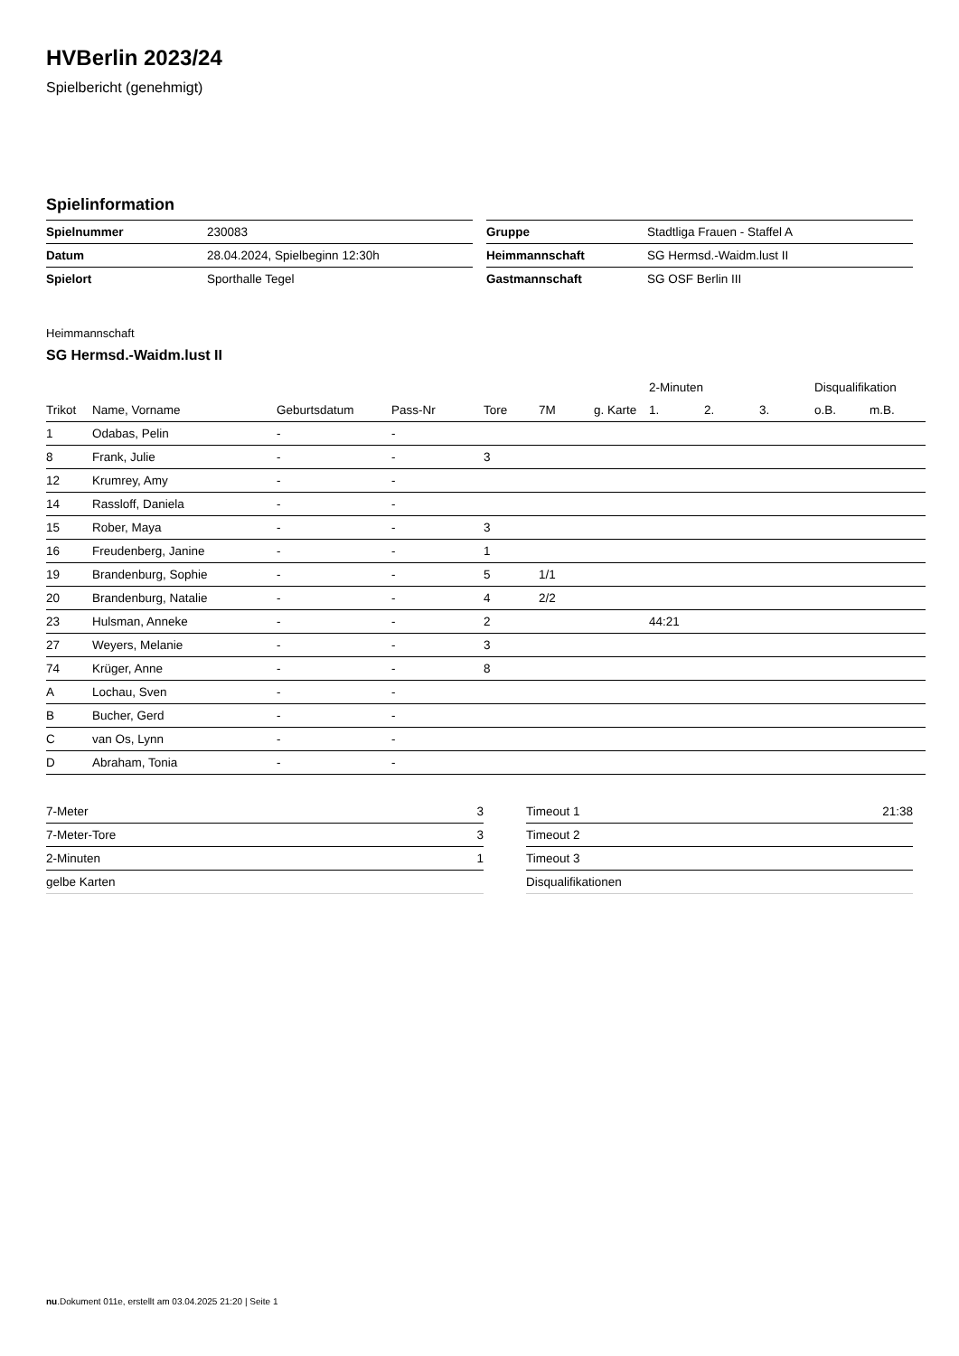HVBerlin 2023/24
Spielbericht (genehmigt)
Spielinformation
| Spielnummer | 230083 |
| Datum | 28.04.2024, Spielbeginn 12:30h |
| Spielort | Sporthalle Tegel |
| Gruppe | Stadtliga Frauen - Staffel A |
| Heimmannschaft | SG Hermsd.-Waidm.lust II |
| Gastmannschaft | SG OSF Berlin III |
Heimmannschaft
SG Hermsd.-Waidm.lust II
| | | | | | | | 2-Minuten | | | Disqualifikation | |
| --- | --- | --- | --- | --- | --- | --- | --- | --- | --- | --- | --- |
| Trikot | Name, Vorname | Geburtsdatum | Pass-Nr | Tore | 7M | g. Karte | 1. | 2. | 3. | o.B. | m.B. |
| 1 | Odabas, Pelin | - | - | | | | | | | | |
| 8 | Frank, Julie | - | - | 3 | | | | | | | |
| 12 | Krumrey, Amy | - | - | | | | | | | | |
| 14 | Rassloff, Daniela | - | - | | | | | | | | |
| 15 | Rober, Maya | - | - | 3 | | | | | | | |
| 16 | Freudenberg, Janine | - | - | 1 | | | | | | | |
| 19 | Brandenburg, Sophie | - | - | 5 | 1/1 | | | | | | |
| 20 | Brandenburg, Natalie | - | - | 4 | 2/2 | | | | | | |
| 23 | Hulsman, Anneke | - | - | 2 | | | 44:21 | | | | |
| 27 | Weyers, Melanie | - | - | 3 | | | | | | | |
| 74 | Krüger, Anne | - | - | 8 | | | | | | | |
| A | Lochau, Sven | - | - | | | | | | | | |
| B | Bucher, Gerd | - | - | | | | | | | | |
| C | van Os, Lynn | - | - | | | | | | | | |
| D | Abraham, Tonia | - | - | | | | | | | | |
| 7-Meter | 3 |
| 7-Meter-Tore | 3 |
| 2-Minuten | 1 |
| gelbe Karten | |
| Timeout 1 | 21:38 |
| Timeout 2 | |
| Timeout 3 | |
| Disqualifikationen | |
nu.Dokument 011e, erstellt am 03.04.2025 21:20 | Seite 1